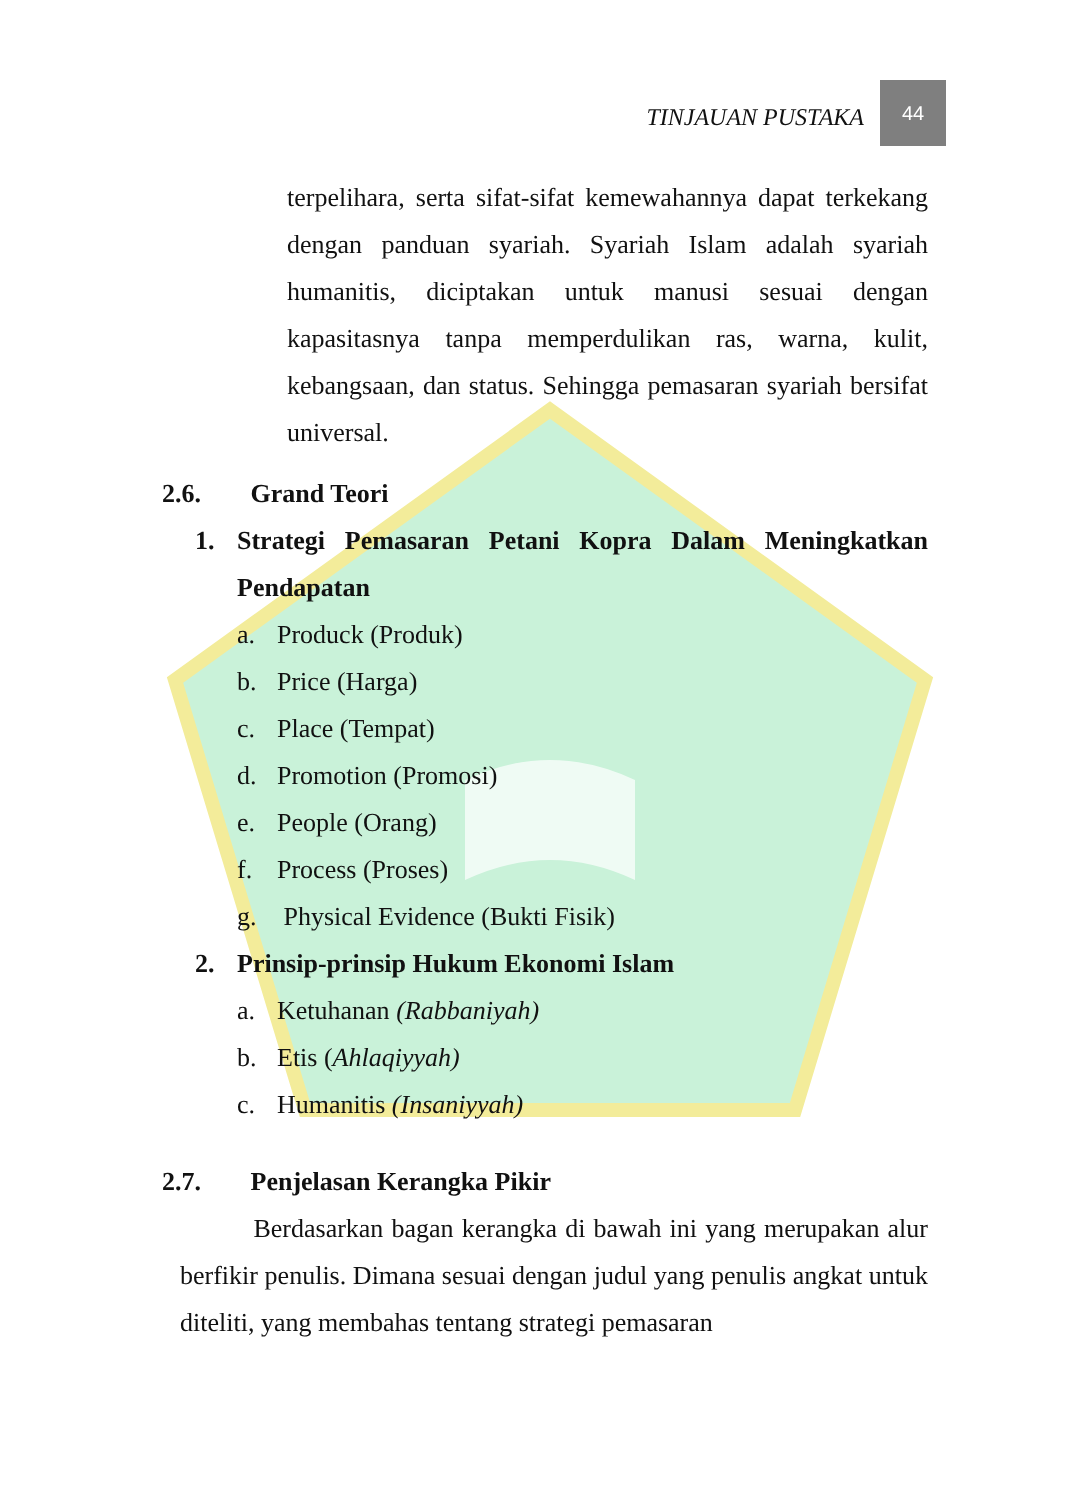TINJAUAN PUSTAKA
44
terpelihara, serta sifat-sifat kemewahannya dapat terkekang dengan panduan syariah. Syariah Islam adalah syariah humanitis, diciptakan untuk manusi sesuai dengan kapasitasnya tanpa memperdulikan ras, warna, kulit, kebangsaan, dan status. Sehingga pemasaran syariah bersifat universal.
2.6. Grand Teori
1. Strategi Pemasaran Petani Kopra Dalam Meningkatkan Pendapatan
a. Produck (Produk)
b. Price (Harga)
c. Place (Tempat)
d. Promotion (Promosi)
e. People (Orang)
f. Process (Proses)
g. Physical Evidence (Bukti Fisik)
2. Prinsip-prinsip Hukum Ekonomi Islam
a. Ketuhanan (Rabbaniyah)
b. Etis (Ahlaqiyyah)
c. Humanitis (Insaniyyah)
2.7. Penjelasan Kerangka Pikir
Berdasarkan bagan kerangka di bawah ini yang merupakan alur berfikir penulis. Dimana sesuai dengan judul yang penulis angkat untuk diteliti, yang membahas tentang strategi pemasaran